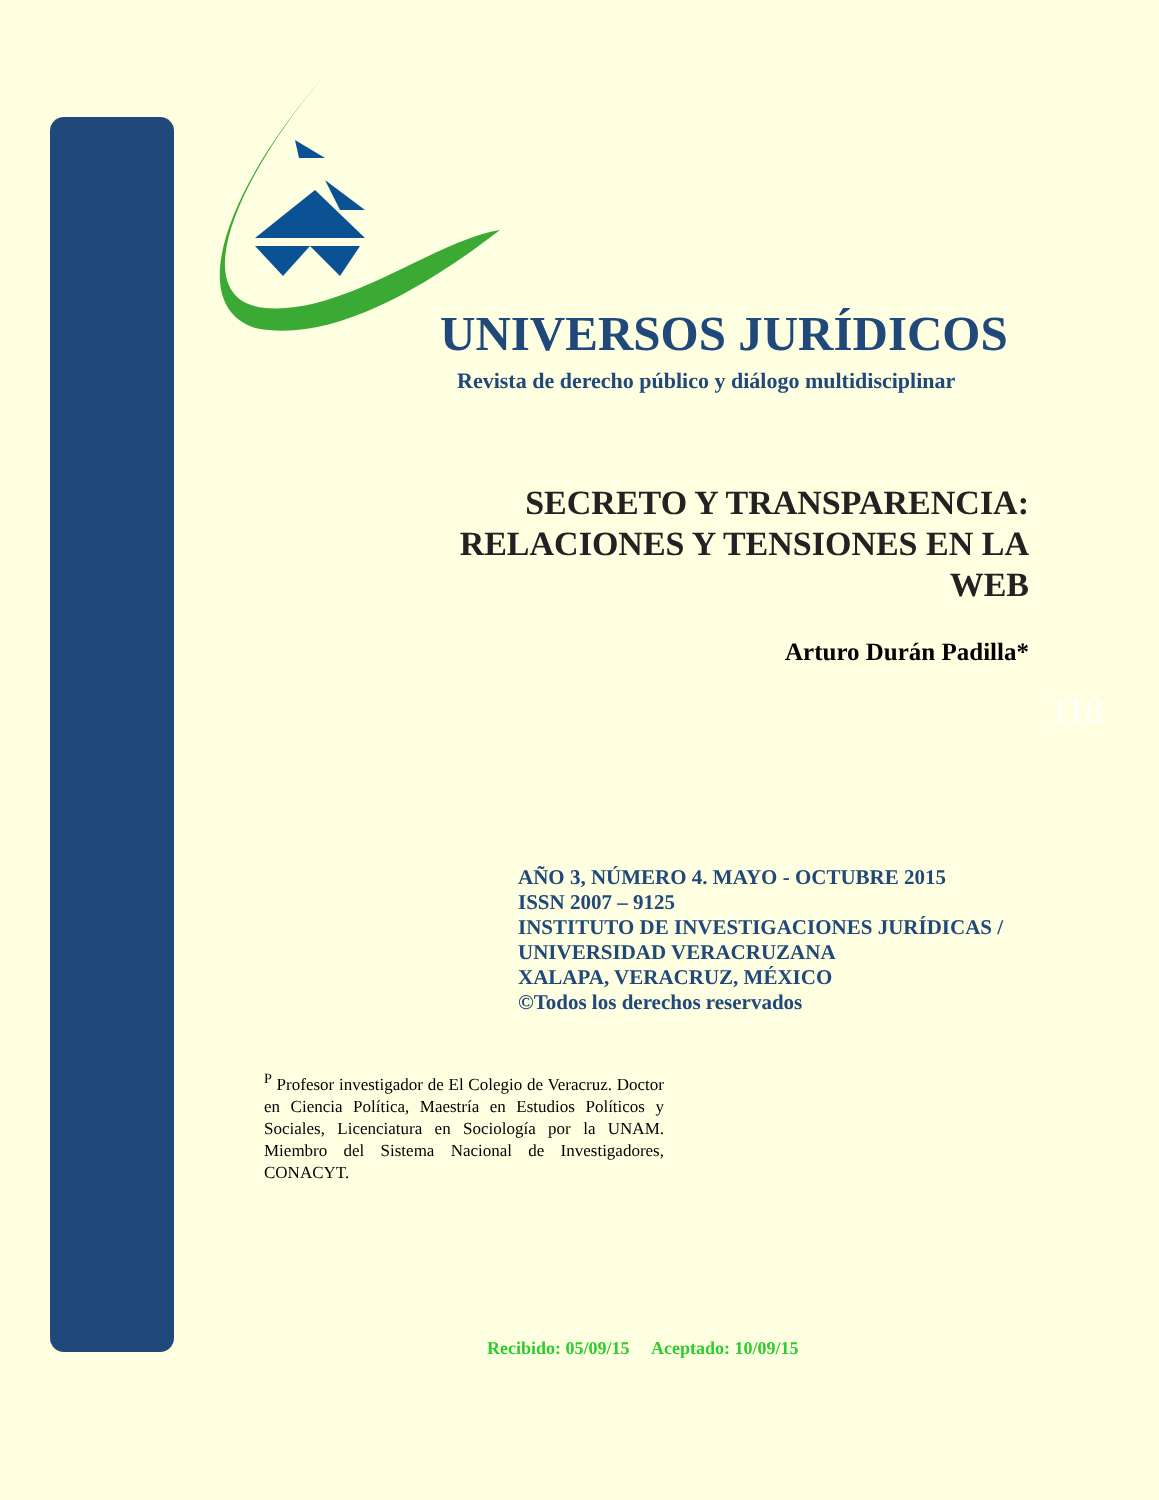UNIVERSOS JURÍDICOS
Revista de derecho público y diálogo multidisciplinar
SECRETO Y TRANSPARENCIA:
RELACIONES Y TENSIONES EN LA
WEB
Arturo Durán Padilla*
118
AÑO 3, NÚMERO 4. MAYO - OCTUBRE 2015
ISSN 2007 – 9125
INSTITUTO DE INVESTIGACIONES JURÍDICAS /
UNIVERSIDAD VERACRUZANA
XALAPA, VERACRUZ, MÉXICO
©Todos los derechos reservados
<sup>P</sup> Profesor investigador de El Colegio de Veracruz. Doctor en Ciencia Política, Maestría en Estudios Políticos y Sociales, Licenciatura en Sociología por la UNAM. Miembro del Sistema Nacional de Investigadores, CONACYT.
Recibido: 05/09/15 Aceptado: 10/09/15